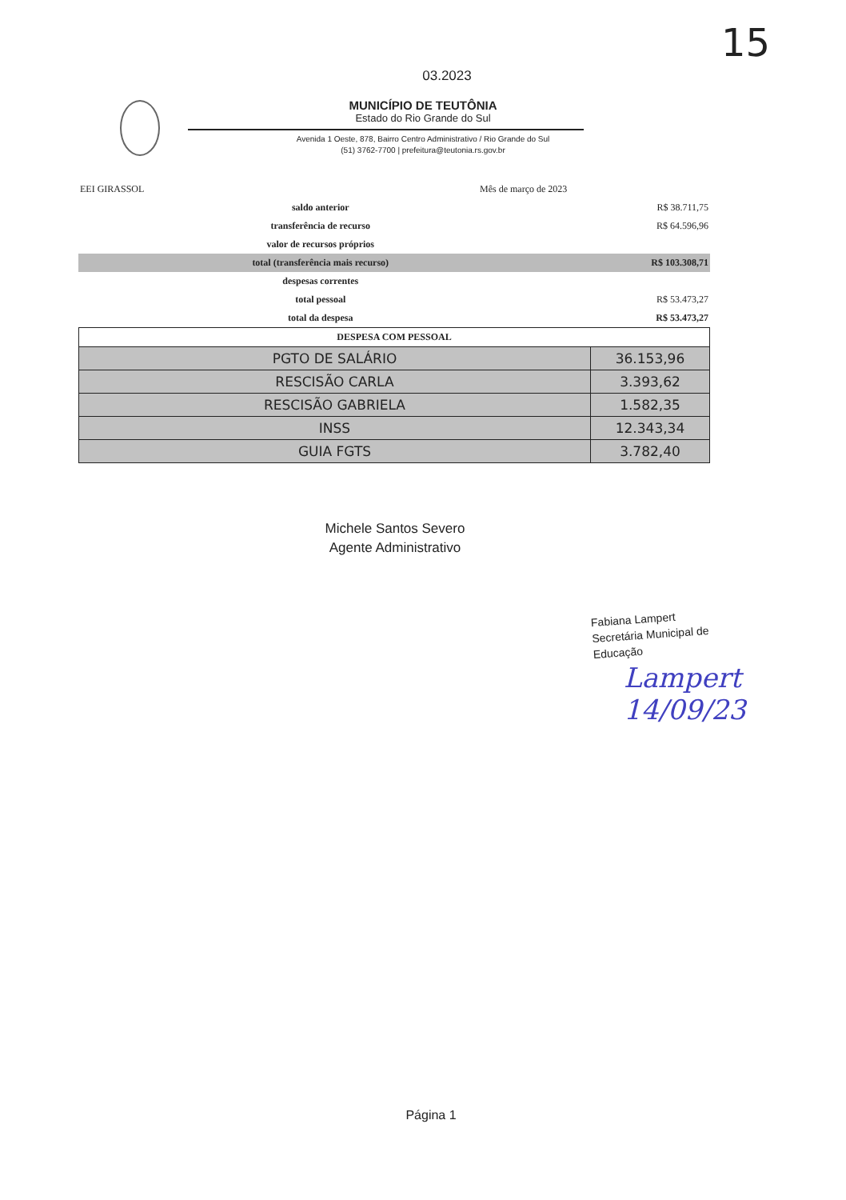15
03.2023
MUNICÍPIO DE TEUTÔNIA
Estado do Rio Grande do Sul
Avenida 1 Oeste, 878, Bairro Centro Administrativo / Rio Grande do Sul
(51) 3762-7700 | prefeitura@teutonia.rs.gov.br
| EEI GIRASSOL | | Mês de março de 2023 | |
| | saldo anterior | | R$ 38.711,75 |
| | transferência de recurso | | R$ 64.596,96 |
| | valor de recursos próprios | | |
| | total (transferência mais recurso) | | R$ 103.308,71 |
| | despesas correntes | | |
| | total pessoal | | R$ 53.473,27 |
| | total da despesa | | R$ 53.473,27 |
| DESPESA COM PESSOAL | |
| --- | --- |
| PGTO DE SALÁRIO | 36.153,96 |
| RESCISÃO CARLA | 3.393,62 |
| RESCISÃO GABRIELA | 1.582,35 |
| INSS | 12.343,34 |
| GUIA FGTS | 3.782,40 |
Michele Santos Severo
Agente Administrativo
Fabiana Lampert
Secretária Municipal de
Educação
Lampert
14/09/23
Página 1